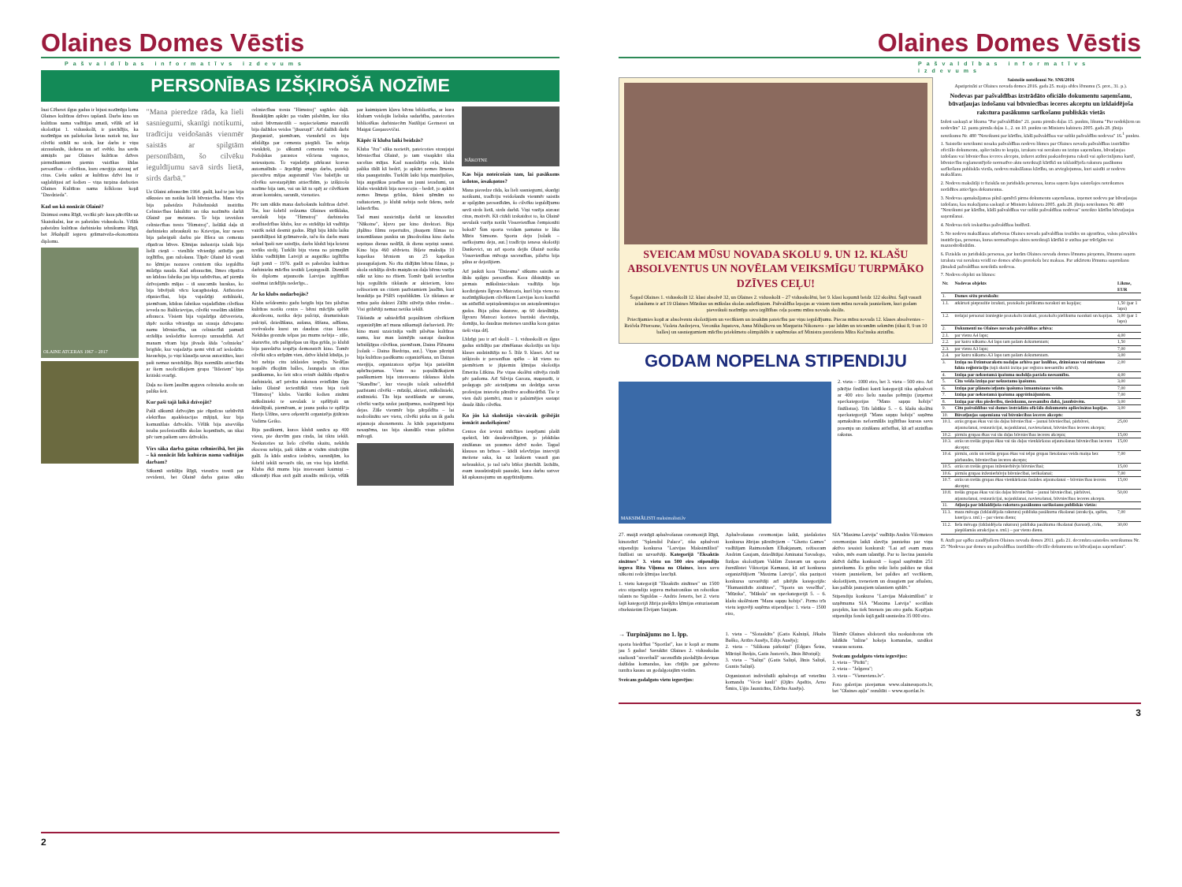Olaines Domes Vēstis
Pašvaldības informatīvs izdevums
PERSONĪBAS IZŠĶIROŠĀ NOZĪME
Inai Cēberei ilgus gadus ir bijusi nozīmīga loma Olaines kultūras dzīves tapšanā. Darbs kino un kultūras nama vadītājas amatā, vēlāk arī kā skolotājai 1. vidusskolā, ir pierādījis, ka nozīmīgas un paliekošas lietas notiek tur, kur cilvēki strādā no sirds, kur darbs ir viņu aizraušanās, ikdiena un arī svētki. Ina savās atmiņās par Olaines kultūras dzīves pirmsākumiem piemin vairākas šādas personības – cilvēkus, kuru enerģija aizrauj arī citus. Ciešu saikni ar kultūras dzīvi Ina ir saglabājusi arī šodien – viņa turpina darboties Olaines Kultūras nama folkloras kopā "Dzedzieda".
Kad un kā nonācāt Olainē?
Dzimusi esmu Rīgā, vecāki pēc kara pārcēlās uz Skaistkalni, kur es pabeidzu vidusskolu. Vēlāk pabeidzu kultūras darbinieku tehnikumu Rīgā, bet Jēkabpilī ieguvu grāmatveža-ekonomista diplomu.
OLAINE ATCERAS 1967 – 2017
"Mana pieredze rāda, ka lieli sasniegumi, skanīgi notikumi, tradīciju veidošanās vienmēr saistās ar spilgtām personībām, šo cilvēku ieguldījumu savā sirds lietā, sirds darbā."
Uz Olaini atbraucām 1964. gadā, kad te jau bija sākusies un notika lielā būvniecība. Mans vīrs bija pabeidzis Politehniskā institūta Celtniecības fakultāti un tika nozīmēts darbā Olainē par meistaru. Te bija izveidots celtniecības trests "Himstroj", lielākā daļa tā darbinieku atbraukuši no Krievijas, kur nesen bija pabeiguši darbu pie šīfera un cementa rūpnīcas būves. Ķīmijas industrija tolaik bija lielā cieņā – vienlīdz vērienīgi attīstīja gan izglītību, gan ražošanu. Tāpēc Olainē kā vienā no ķīmijas nozares centriem tika ieguldīta milzīga nauda. Kad atbraucām, līmes rūpnīca un kūdras fabrika jau bija uzbūvētas, arī pirmās dzīvojamās mājas – tā saucamās barakas, ko bija būvējuši vācu karagūstekņi. Attīstoties rūpniecībai, bija vajadzīgi strādnieki, piemēram, kūdras fabrikas vajadzībām cilvēkus ieveda no Baltkrievijas, cilvēki veselām sādžām atbrauca. Visiem bija vajadzīga dzīvesvieta, tāpēc notika vērienīga un strauja dzīvojamo namu būvniecība, un celtniecībā pamatā strādāja ieslodzītie konvoju uzraudzībā. Arī manam vīram bija jāvada šāda "celtnieku" brigāde, kur vajadzēja ņemt vērā arī ieslodzīto hierarhiju, jo viņi klausīja savas autoritātes, kuri paši nemaz nestrādāja. Bija normālās attiecībās ar šiem neoficiālajiem grupu "līderiem" bija kritiski svarīgi.
Daļa no šiem ļaudīm apguva celtnieka arodu un palika šeit.
Kur paši tajā laikā dzīvojāt?
Pašā sākumā dzīvojām pie rūpnīcas uzbūvētā elektrības apakšstacijas mājiņā, kur bija komunālais dzīvoklis. Vēlāk bija atsevišķa istaba profesionālās skolas kopmītnēs, un tikai pēc tam pašiem savs dzīvoklis.
Vīrs sāka darba gaitas celtniecībā, bet jūs – kā nonācāt līdz kultūras nama vadītājas darbam?
Sākumā strādāju Rīgā, viesnīcu trestā par revidenti, bet Olainē darba gaitas sāku celtniecības tresta "Himstroj" sagādes daļā. Braukājām apkārt pa visām pilsētām, kur tika ražoti būvmateriāli – nepieciešamie materiāli bija dažādos veidos "jāsaruņā". Arī dažādi darbi jāorganizē, piemēram, vienubrīd es biju atbildīga par cementa piegādi. Tas nebija vienkārši, jo sākumā cementu veda no Podoļskas parastos vilciena vagonos, neiesaiņotu. To vajadzēja pārkraut kravas automašīnās – ārprātīgi smags darbs, putekļi piecstāvu mājas augstumā! Viss balstījās uz cilvēku savstarpējām attiecībām, jo izšķiroša nozīme bija tam, vai un kā tu spēj ar cilvēkiem atrast kontaktu, sarunāt, vienoties.
Pēc tam sākās mana darbošanās kultūras dzīvē. Tur, kur šobrīd redzama Olaines strūklaka, savulaik bija "Himstroj" darbinieku arodbiedrības klubs, kur es strādāju kā vadītāja vairāk nekā desmit gadus. Rīgā biju kādu laiku pastrādājusi kā grāmatvede, taču šis darbs mani nekad īpaši nav saistījis, darbs klubā bija krietni tuvāks sirdij. Turklāt biju viena no pirmajām klubu vadītājām Latvijā ar augstāko izglītību šajā jomā – 1976. gadā es pabeidzu kultūras darbinieku mācību iestādi Ļeņingradā. Diemžēl šis diploms atjaunotās Latvijas izglītības sistēmai izrādījās nederīgs...
Ar ko klubs nodarbojās?
Klubs sešdesmito gadu beigās bija īsts pilsētas kultūras norišu centrs – bērni mācījās spēlēt akordeonu, notika deju pulciņi, dramatiskais pulciņš, dziedāšana, aušana, šūšana, adīšana, svešvalodu kursi un daudzas citas lietas. Nekādas greznās telpas jau mums nebija – zāle, skatuvīte, trīs palīgtelpas un šīpa grīda, jo klubā bija paredzēta iespēja demonstrēt kino. Tomēr cilvēki nāca strīpām vien, dzīve klubā kūsāja, jo īsti nebija citu izklaides iespēju. Nedēļas nogalēs rīkojām balles, Jaungada un citus pasākumus, ko šeit nāca svinēt dažādu rūpnīcu darbinieki, arī privāta rakstura svinībām ilgu laiku Olainē iecienītākā vieta bija tieši "Himstroj" klubs. Vairāki šodien zināmi mākslinieki te savulaik ir spēlējuši un dziedājuši, piemēram, ar jauns puika te spēlēja Harijs Užāns, savu orķestrīti organizēja ģitārists Vadims Geiko.
Bija pasākumi, kuros klubā sanāca ap 400 viesu, pie durvīm gara rinda, lai tiktu iekšā. Neskatoties uz lielo cilvēku skaitu, nekādu ekscesu nebija, paši tikām ar visām situācijām galā. Ja kāds atnāca iedzēris, sarunājām, ka šobrīd iekšā nevarēs tikt, un viss bija kārtībā. Kluba ēkā mums bija interesanti kaimiņi – sākotnēji ēkas otrā galā atradās milicija, vēlāk par kaimiņiem kļuva bērnu bibliotēka, ar kuru klubam veidojās lieliska sadarbība, pateicoties bibliotēkas darbiniecēm Natālijai Gertnerei un Maigai Gasparovičai.
Kāpēc šī kluba laiki beidzās?
Kluba "ēra" sāka norietēt, pateicoties straujajai būvniecībai Olainē, jo tam visapkārt tika saceltas mājas. Kad noasfaltēja ceļu, klubs palika tādā kā bedrē, jo apkārt zemes līmenis tika paaugstināts. Turklāt laiki bija mainījušies, bija augstākas prasības un jauni ieradumi, un klubs vienkārši bija novecojis – bedrē, jo apkārt zemes līmeņa grīdas, ūdeni ņēmām no radiatoriem, jo klubā nebija nedz ūdens, nedz labierīcību.
Tad mani uzaicināja darbā uz kinoteātri "Nākotne", kļuvu par kino direktori. Bija jāplāno filmu repertuārs, jāsaņem filmas no iznomāšanas punkta un jānodrošina kino darbs septiņas dienas nedēļā, ik dienu septiņi seansi. Kino bija 460 sēdvietu. Biļete maksāja 10 kapeikas bērniem un 25 kapeikas pieaugušajiem. No rīta rādījām bērnu filmas, jo skola strādāja divās maiņās un daļa bērnu varēja nākt uz kino no rītiem. Tomēr īpaši iecienītas bija regulārās tikšanās ar aktieriem, kino režisoriem un citiem pazīstamiem ļaudīm, kuri braukāja pa PSRS republikām. Uz tikšanos ar mūsu pašu dakteri Zālīti stāvēja tādas rindas... Visi gribētāji nemaz netika iekšā.
Tikšanās ar sabiedrībā populāriem cilvēkiem organizējām arī mana nākamajā darbavietā. Pēc kino mani uzaicināja vadīt pilsētas kultūras namu, kur man laimējās sastapt daudzus brīnišķīgus cilvēkus, piemēram, Dainu Plēsumu [tolaik – Daina Biedriņa, aut.]. Viņas pārziņā bija kultūras pasākumu organizēšana, un Dainas enerģija, organizatora spējas bija patiešām apbrīnojamas. Viens no populārākajiem pasākumiem bija interesanto tikšanos klubs "Skandīne", kur viesojās tolaik sabiedrībā pazīstami cilvēki – mūziķi, aktieri, mākslinieki, zinātnieki. Tās bija uzstāšanās ar uzrunu, cilvēki varēja uzdot jautājumus, noslēgumā bija dejas. Zāle vienmēr bija pārpildīta – lai nodrošinātu sev vietu, cilvēki pirka un ik gadu atjaunoja abonementu. Ja kāds pagarinājumu nesaņēma, tas bija skandāls visas pilsētas mērogā.
NĀKOTNE
Kas bija noteicošais tam, lai pasākums izdotos, iesakņotos?
Mana pieredze rāda, ka lieli sasniegumi, skanīgi notikumi, tradīciju veidošanās vienmēr saistās ar spilgtām personībām, šo cilvēku ieguldījumu savā sirds lietā, sirds darbā. Viņi varēja aizraut citus, motivēt. Kā citādi izskaidrot to, ka Olainē savulaik varēja notikt Vissavienības čempionāti boksā? Šim sporta veidam pamatus te lika Māris Simsons. Sporta deju [tolaik – sarīkojumu deju, aut.] tradīciju ienesa skolotāji Dankevici, un arī sporta dejās Olainē notika Vissavienības mēroga sacensības, pilsēta bija pilna ar dejotājiem.
Arī jauktā kora "Dziesma" sākums saistās ar šādu spilgtu personību. Kora dibinātājs un pirmais mākslinieciskais vadītājs bija kordiriģents Ilgvars Matrozis, kurš bija viens no nozīmīgākajiem cilvēkiem Latvijas koru kustībā un attīstībā septiņdesmitajos un astoņdesmitajos gados. Bija pilna skatuve, ap 60 dziedātāju. Ilgvaru Matrozi koristes burtiski dievināja, domāju, ka daudzas meitenes uzsāka kora gaitas tieši viņa dēļ.
Līdzīgi jau ir arī skolā – 1. vidusskolā es ilgus gadus strādāju par zīmēšanas skolotāju un biju klases audzinātāja no 5. līdz 9. klasei. Arī tur izšķirošs ir personības spēks – kā viens no piemēriem te jāpiemin ķīmijas skolotāja Emerita Lūkina. Pie viņas skolēni stāvēja rindā pēc padoma. Arī Silvija Garoza, mapnurāt, ir pedagogs pēc aicinājuma un dedzīga savas profesijas interešu pārstāve arodbiedrībā. Tie ir vien daži piemēri, man ir palaimējies sastapt daudz šādu cilvēku.
Ko jūs kā skolotāja visvairāk gribējāt iemācīt audzēkņiem?
Centos dot ievirzi mācīties iespējami plašā spektrā, būt daudzveidīgiem, jo jebkādas zināšanas un prasmes dzīvē noder. Tagad klausos un brīnos – kādā televīzijas intervijā meitene saka, ka uz laukiem vasarā gan nebraukšot, jo tad taču būšot jāstrādā. Izrādās, esam izaudzinājuši paaudzi, kura darbu uztver kā apkaunojumu un apgrūtinājumu.
2
Olaines Domes Vēstis
Pašvaldības informatīvs izdevums
SVEICAM MŪSU NOVADA SKOLU 9. UN 12. KLAŠU ABSOLVENTUS UN NOVĒLAM VEIKSMĪGU TURPMĀKO DZĪVES CEĻU!
Šogad Olaines 1. vidusskolā 12. klasi absolvē 32, un Olaines 2. vidusskolā – 27 vidusskolēni, bet 9. klasi kopumā beidz 122 skolēni. Šajā vasarā izlaidums ir arī 19 Olaines Mūzikas un mākslas skolas audzēkņiem. Pašvaldība lepojas ar visiem tiem mūsu novada jauniešiem, kuri godam pieveikuši nozīmīgu sava izglītības ceļa posmu mūsu novada skolās.
Priecājamies kopā ar absolventu skolotājiem un vecākiem un izsakām pateicību par viņu ieguldījumu. Piecas mūsu novada 12. klases absolventes – Reičela Pētersone, Violeta Andrejeva, Veronika Jupatova, Anna Mihaļkova un Margarita Nikonova – par labām un teicamām sekmēm (tikai 8, 9 un 10 balles) un sasniegumiem mācību priekšmetu olimpiādēs ir saņēmušas arī Ministra prezidenta Māra Kučinska atzinību.
GODAM NOPELNA STIPENDIJU
MAKSIMĀLISTI maksimalisti.lv
2. vieta – 1000 eiro, bet 3. vieta – 500 eiro. Arī pārējie finālisti katrā kategorijā tika apbalvoti ar 400 eiro lielu naudas prēmiju (izņemot speckategorijas "Mans sapņu hobijs" finālistus). Trīs labākie 5. – 6. klašu skolēni speckategorijā "Mans sapņu hobijs" saņēma apmaksātus neformālās izglītības kursus savu prasmju un zināšanu attīstībai, kā arī atzinības rakstus.
27. maijā svinīgā apbalvošanas ceremonijā Rīgā, kinoteātrī "Splendid Palace", tika apbalvoti stipendiju konkursa "Latvijas Maksimālisti" finālisti un uzvarētāji. Kategorijā "Eksaktās zinātnes" 3. vietu un 500 eiro stipendiju ieguva Rita Viļuma no Olaines, kura savu nākotni redz ķīmijas laucīņā.
1. vietu kategorijā "Eksaktās zinātnes" un 1500 eiro stipendiju ieguva mehatronikas un robotikas talants no Siguldas – Andris Jenerts, bet 2. vietu šajā kategorijā žūrija piešķīra ķīmijas entuziastam rēzeknietim Elvijam Sinijam.
Apbalvošanas ceremonijas laikā, piedaloties konkursa žūrijas pārstāvjiem – "Ghetto Games" vadītājam Raimondam Elbakjanam, režisoram Andrim Gaujam, dziedātājai Aminatai Savadogo, fiziķas skolotājam Valdim Zuteram un sporta žurnālistei Viktorijai Kamazai, kā arī konkursa organizētājiem "Maxima Latvija", tika paziņoti konkursa uzvarētāji arī pārējās kategorijās: "Humanitārās zinātnes", "Sports un veselība", "Mūzika", "Māksla" un speckategorijā 5. – 6. klašu skolēniem "Mans sapņu hobijs". Pirmo trīs vietu ieguvēji saņēma stipendijas: 1. vieta – 1500 eiro,
SIA "Maxima Latvija" vadītājs Andris Vilcmeiers ceremonijas laikā slavēja jauniešus par viņu aktīvo iesaisti konkursā: "Lai arī esam maza valsts, mēs esam talantīgi. Par to liecina jauniešu aktīvā dalība konkursā – šogad saņēmām 251 pieteikumu. Es gribu teikt lielu paldies ne tikai visiem jauniešiem, bet paldies arī vecākiem, skolotājiem, treneriem un draugiem par atbalstu, kas palīdz jaunajiem talantiem spīdēt."
Stipendiju konkurss "Latvijas Maksimālisti" ir uzņēmuma SIA "Maxima Latvija" sociālais projekts, kas tiek īstenots jau otro gadu. Kopējais stipendiju fonds šajā gadā sasniedza 35 000 eiro.
→ Turpinājums no 1. lpp.
sporta biedrībai "Sportlat", kas ir kopā ar mums jau 5 gadus! Savukārt Olaines 2. vidusskolas stadionā "streetball" sacensībās piedalījās deviņas dažādas komandas, kas cīnījās par galveno turnīra kausu un godalgotajām vietām.
Sveicam godalgoto vietu ieguvējus:
1. vieta – "Slotaskāts" (Gatis Kalniņš, Jēkabs Baško, Artūrs Ausējs, Edijs Ausējs);
2. vieta – "Silikona pirkstiņi" (Edgars Šeins, Mārtiņš Berķis, Gatis Justovičs, Jānis Bērziņš);
3. vieta – "Saliņi" (Gatis Saliņš, Jānis Saliņš, Guntis Saliņš).
Organizatori individuāli apbalvoja arī veterānu komandu "Vecie kauli" (Ojārs Apsītis, Arno Šmits, Uģis Jauntirāns, Edvīns Ausējs).
Tikmēr Olaines slidotavā tika noskaidrotas trīs labākās "inline" hokeja komandas, uzsākot vasaras sezonu.
Sveicam godalgoto vietu ieguvējus:
1. vieta – "Pirāti";
2. vieta – "Jelgava";
3. vieta – "Viensviens.lv".
Foto galerijas pieejamas www.olainessports.lv, bet "Olaines apļu" rezultāti – www.sportlat.lv.
Saistošie noteikumi Nr. SN6/2016
Apstiprināti ar Olaines novada domes 2016. gada 25. maija sēdes lēmumu (5. prot., 31. p.).
Nodevas par pašvaldības izstrādāto oficiālo dokumentu saņemšanu, būvatļaujas izdošanu vai būvniecības ieceres akceptu un izklaidējoša rakstura pasākumu sarīkošanu publiskās vietās
Izdoti saskaņā ar likuma "Par pašvaldībām" 21. panta pirmās daļas 15. punktu, likuma "Par nodokļiem un nodevām" 12. panta pirmās daļas 1., 2. un 10. punktu un Ministru kabineta 2005. gada 28. jūnija noteikumu Nr. 480 "Noteikumi par kārtību, kādā pašvaldības var uzlikt pašvaldību nodevas" 16.<sup>1</sup> punktu.
1. Saistošie noteikumi nosaka pašvaldības nodevu likmes par Olaines novada pašvaldības izstrādāto oficiālo dokumentu, apliecinātu to kopiju, izrakstu vai norakstu un izziņu saņemšanu, būvatļaujas izdošanu vai būvniecības ieceres akceptu, izdarot atzīmi paskaidrojuma rakstā vai apliecinājuma kartē, būvniecību reglamentējošo normatīvo aktu noteiktajā kārtībā un izklaidējoša rakstura pasākumu sarīkošanu publiskās vietās, nodevu maksāšanas kārtību, un atvieglojumus, kuri saistīti ar nodevu maksāšanu.
2. Nodevu maksātāji ir fiziskās un juridiskās personas, kuras saņem šajos saistošajos noteikumos norādītos attiecīgos dokumentus.
3. Nodevas apmaksājamas pilnā apmērā pirms dokumentu saņemšanas, izņemot nodevu par būvatļaujas izdošanu, kas maksājama saskaņā ar Ministru kabineta 2005. gada 28. jūnija noteikumos Nr. 480 "Noteikumi par kārtību, kādā pašvaldības var uzlikt pašvaldības nodevas" noteikto kārtību būvatļaujas saņemšanai.
4. Nodevas tiek ieskaitītas pašvaldības budžetā.
5. No nodevu maksāšanas atbrīvotas Olaines novada pašvaldības iestādes un aģentūras, valsts pārvaldes institūcijas, personas, kuras normatīvajos aktos noteiktajā kārtībā ir atzītas par trūcīgām vai maznodrošinātām.
6. Fiziskās un juridiskās personas, par kurām Olaines novada domes lēmums pieņemts, lēmumu saņem izraksta vai noraksta veidā no domes sēdes protokola bez maksas. Par atkārtotu lēmuma saņemšanu jāmaksā pašvaldības noteiktās nodevas.
7. Nodevu objekti un likmes:
| Nr. | Nodevas objekts | Likme, EUR |
| --- | --- | --- |
| 1. | Domes sēžu protokolu: | |
| 1.1. | atkārtoti pieprasītie izraksti, protokolu pielikuma noraksti un kopijas; | 1,50 (par 1 lapu) |
| 1.2. | trešajai personai izsniegtie protokolu izraksti, protokolu pielikuma noraksti un kopijas. | 3,00 (par 1 lapu) |
| 2. | Dokumenti no Olaines novada pašvaldības arhīva: | |
| 2.1. | par vienu A4 lapu; | 4,00 |
| 2.2. | par katru nākamo A4 lapu tam pašam dokumentam; | 1,50 |
| 2.3. | par vienu A3 lapu; | 7,00 |
| 2.4. | par katru nākamo A3 lapu tam pašam dokumentam. | 3,00 |
| 3. | Izziņa no Dzimtsarakstu nodaļas arhīva par laulības, dzimšanas vai miršanas fakta reģistrāciju (tajā skaitā izziņa par reģistra neesamību arhīvā). | 2,00 |
| 4. | Izziņa par nekustamā īpašuma nodokļa parāda neesamību. | 4,00 |
| 5. | Cita veida izziņa par nekustamo īpašumu. | 3,00 |
| 6. | Izziņa par plānoto/atļauto īpašuma izmantošanas veidu. | 7,00 |
| 7. | Izziņa par nekustamā īpašuma apgrūtinājumiem. | 7,00 |
| 8. | Izziņa par ēku piederību, tiesiskumu, neesamību dabā, jaunbūvēm. | 3,00 |
| 9. | Citu pašvaldības vai domes izstrādāto oficiālo dokumentu apliecinātas kopijas. | 3,00 |
| 10. | Būvatļaujas saņemšana vai būvniecības ieceres akcepts: | |
| 10.1. | otrās grupas ēkas vai tās daļas būvniecībai – jaunai būvniecībai, pārbūvei, atjaunošanai, restaurācijai, nojaukšanai, novietošanai, būvniecības ieceres akcepts; | 25,00 |
| 10.2. | pirmās grupas ēkas vai tās daļas būvniecības ieceres akcepts; | 15,00 |
| 10.3. | otrās un trešās grupas ēkas vai tās daļas vienkāršotas atjaunošanas būvniecības ieceres akcepts; | 15,00 |
| 10.4. | pirmās, otrās un trešās grupas ēkas vai telpu grupas lietošanas veida maiņa bez pārbaudes, būvniecības ieceres akcepts; | 7,00 |
| 10.5. | otrās un trešās grupas inženierbūvju būvniecībai; | 15,00 |
| 10.6. | pirmās grupas inženierbūvju būvniecībai, ierīkošanai; | 7,00 |
| 10.7. | otrās un trešās grupas ēkas vienkāršotas fasādes atjaunošanai – būvniecības ieceres akcepts; | 15,00 |
| 10.8. | trešās grupas ēkas vai tās daļas būvniecībai – jaunai būvniecībai, pārbūvei, atjaunošanai, restaurācijai, nojaukšanai, novietošanai, būvniecības ieceres akcepts. | 50,00 |
| 11. | Atļauja par izklaidējoša rakstura pasākumu sarīkošanu publiskās vietās: | |
| 11.1. | maza mēroga (izklaidējoša rakstura) publiska pasākuma rīkošanai (atrakcija, spēles, loterija u. tml.) – par vienu dienu; | 7,00 |
| 11.2. | liela mēroga (izklaidējoša rakstura) publiska pasākuma rīkošanai (karuseļi, cirks, piepūšamās atrakcijas u. tml.) – par vienu dienu. | 30,00 |
8. Atzīt par spēku zaudējušiem Olaines novada domes 2011. gada 21. decembra saistošos noteikumus Nr. 25 "Nodevas par domes un pašvaldības izstrādāto oficiālo dokumentu un būvatļaujas saņemšanu".
3